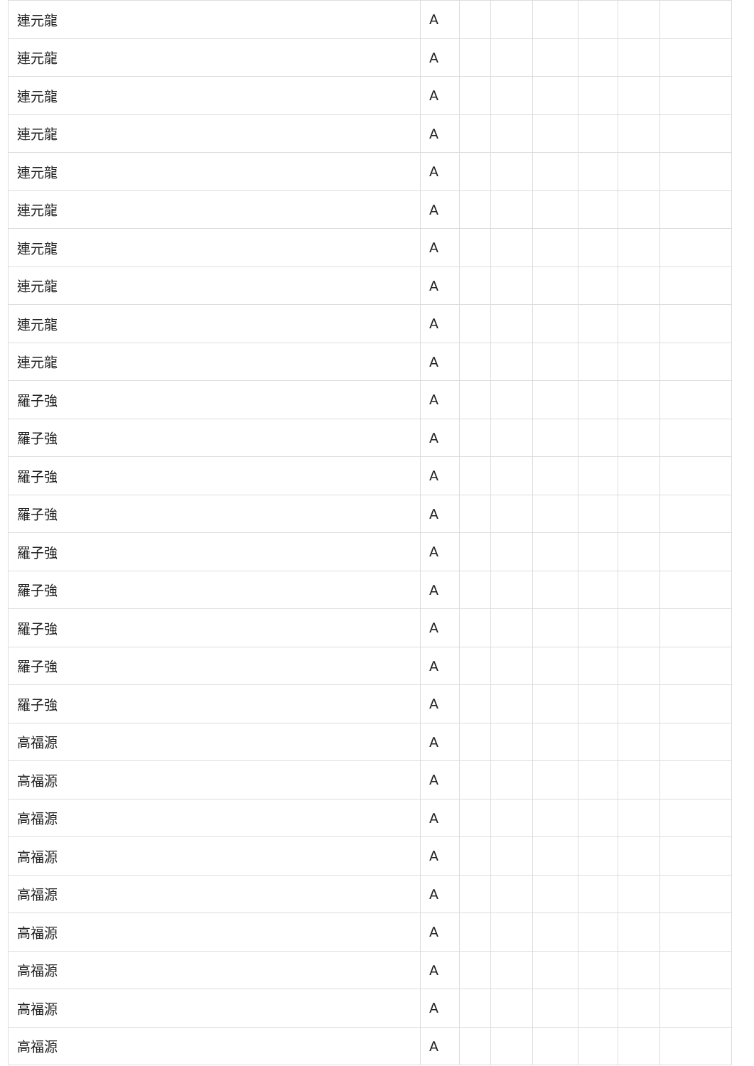| 連元龍 | A | | | | | | |
| 連元龍 | A | | | | | | |
| 連元龍 | A | | | | | | |
| 連元龍 | A | | | | | | |
| 連元龍 | A | | | | | | |
| 連元龍 | A | | | | | | |
| 連元龍 | A | | | | | | |
| 連元龍 | A | | | | | | |
| 連元龍 | A | | | | | | |
| 連元龍 | A | | | | | | |
| 羅子強 | A | | | | | | |
| 羅子強 | A | | | | | | |
| 羅子強 | A | | | | | | |
| 羅子強 | A | | | | | | |
| 羅子強 | A | | | | | | |
| 羅子強 | A | | | | | | |
| 羅子強 | A | | | | | | |
| 羅子強 | A | | | | | | |
| 羅子強 | A | | | | | | |
| 高福源 | A | | | | | | |
| 高福源 | A | | | | | | |
| 高福源 | A | | | | | | |
| 高福源 | A | | | | | | |
| 高福源 | A | | | | | | |
| 高福源 | A | | | | | | |
| 高福源 | A | | | | | | |
| 高福源 | A | | | | | | |
| 高福源 | A | | | | | | |